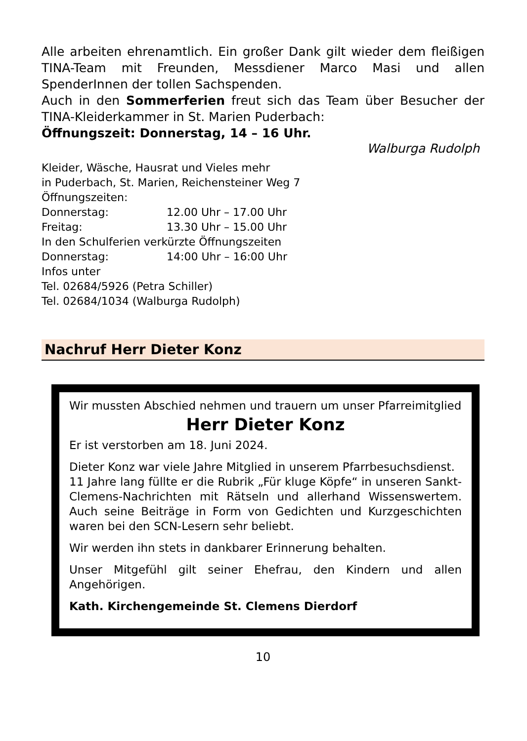Alle arbeiten ehrenamtlich. Ein großer Dank gilt wieder dem fleißigen TINA-Team mit Freunden, Messdiener Marco Masi und allen SpenderInnen der tollen Sachspenden.
Auch in den Sommerferien freut sich das Team über Besucher der TINA-Kleiderkammer in St. Marien Puderbach:
Öffnungszeit: Donnerstag, 14 – 16 Uhr.
Walburga Rudolph
Kleider, Wäsche, Hausrat und Vieles mehr
in Puderbach, St. Marien, Reichensteiner Weg 7
Öffnungszeiten:
Donnerstag: 12.00 Uhr – 17.00 Uhr
Freitag: 13.30 Uhr – 15.00 Uhr
In den Schulferien verkürzte Öffnungszeiten
Donnerstag: 14:00 Uhr – 16:00 Uhr
Infos unter
Tel. 02684/5926 (Petra Schiller)
Tel. 02684/1034 (Walburga Rudolph)
Nachruf Herr Dieter Konz
Wir mussten Abschied nehmen und trauern um unser Pfarreimitglied
Herr Dieter Konz
Er ist verstorben am 18. Juni 2024.
Dieter Konz war viele Jahre Mitglied in unserem Pfarrbe­suchsdienst.
11 Jahre lang füllte er die Rubrik „Für kluge Köpfe“ in unseren Sankt-Clemens-Nachrichten mit Rätseln und allerhand Wissens­wertem. Auch seine Beiträge in Form von Gedichten und Kurzgeschichten waren bei den SCN-Lesern sehr beliebt.
Wir werden ihn stets in dankbarer Erinnerung behalten.
Unser Mitgefühl gilt seiner Ehefrau, den Kindern und allen Angehörigen.
Kath. Kirchengemeinde St. Clemens Dierdorf
10